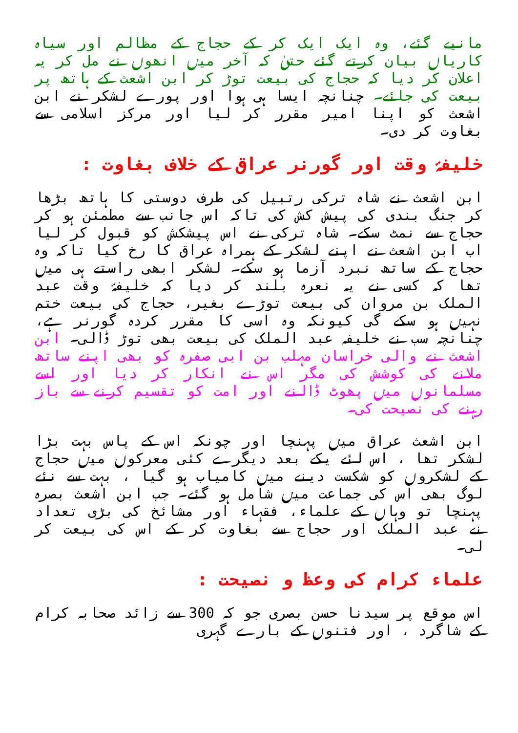مانیے گئے، وہ ایک ایک کر کے حجاج کے مظالم اور سیاہ کاریاں بیان کرتے گئے حتیٰ کہ آخر میں انھوں نے مل کر یہ اعلان کر دیا کہ حجاج کی بیعت توڑ کر ابن اشعث کے ہاتھ پر بیعت کی جائے۔ چنانچہ ایسا ہی ہوا اور پورے لشکر نے ابن اشعث کو اپنا امیر مقرر کر لیا اور مرکز اسلامی سے بغاوت کر دی۔
خلیفۂ وقت اور گورنر عراق کے خلاف بغاوت :
ابن اشعث نے شاہ ترکی رتبیل کی طرف دوستی کا ہاتھ بڑھا کر جنگ بندی کی پیش کش کی تاکہ اس جانب سے مطمئن ہو کر حجاج سے نمٹ سکے۔ شاہ ترکی نے اس پیشکش کو قبول کر لیا اب ابن اشعث نے اپنے لشکر کے ہمراہ عراق کا رخ کیا تاکہ وہ حجاج کے ساتھ نبرد آزما ہو سکے۔ لشکر ابھی راستے ہی میں تھا کہ کسی نے یہ نعرہ بلند کر دیا کہ خلیفۂ وقت عبد الملک بن مروان کی بیعت توڑے بغیر، حجاج کی بیعت ختم نہیں ہو سکے گی کیونکہ وہ اسی کا مقرر کردہ گورنر ہے، چنانچہ سب نے خلیفہ عبد الملک کی بیعت بھی توڑ ڈالی۔ ابن اشعث نے والی خراسان مہلب بن ابی صفرہ کو بھی اپنے ساتھ ملانے کی کوشش کی مگر اس نے انکار کر دیا اور اسے مسلمانوں میں پھوٹ ڈالنے اور امت کو تقسیم کرنے سے باز رہنے کی نصیحت کی۔
ابن اشعث عراق میں پہنچا اور چونکہ اس کے پاس بہت بڑا لشکر تھا ، اس لئے یکے بعد دیگرے کئی معرکوں میں حجاج کے لشکروں کو شکست دینے میں کامیاب ہو گیا ، بہت سے نئے لوگ بھی اس کی جماعت میں شامل ہو گئے۔ جب ابن اشعث بصرہ پہنچا تو وہاں کے علماء، فقہاء اور مشائخ کی بڑی تعداد نے عبد الملک اور حجاج سے بغاوت کر کے اس کی بیعت کر لی۔
علماء کرام کی وعظ و نصیحت :
اس موقع پر سیدنا حسن بصری جو کہ 300 سے زائد صحابہ کرام کے شاگرد ، اور فتنوں کے بارے گہری